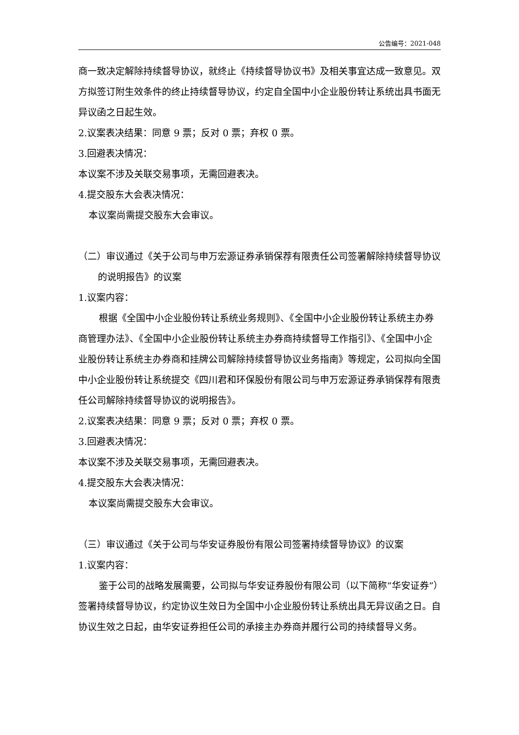公告编号：2021-048
商一致决定解除持续督导协议，就终止《持续督导协议书》及相关事宜达成一致意见。双方拟签订附生效条件的终止持续督导协议，约定自全国中小企业股份转让系统出具书面无异议函之日起生效。
2.议案表决结果：同意 9 票；反对 0 票；弃权 0 票。
3.回避表决情况：
本议案不涉及关联交易事项，无需回避表决。
4.提交股东大会表决情况：
本议案尚需提交股东大会审议。
（二）审议通过《关于公司与申万宏源证券承销保荐有限责任公司签署解除持续督导协议的说明报告》的议案
1.议案内容：
根据《全国中小企业股份转让系统业务规则》、《全国中小企业股份转让系统主办券商管理办法》、《全国中小企业股份转让系统主办券商持续督导工作指引》、《全国中小企业股份转让系统主办券商和挂牌公司解除持续督导协议业务指南》等规定，公司拟向全国中小企业股份转让系统提交《四川君和环保股份有限公司与申万宏源证券承销保荐有限责任公司解除持续督导协议的说明报告》。
2.议案表决结果：同意 9 票；反对 0 票；弃权 0 票。
3.回避表决情况：
本议案不涉及关联交易事项，无需回避表决。
4.提交股东大会表决情况：
本议案尚需提交股东大会审议。
（三）审议通过《关于公司与华安证券股份有限公司签署持续督导协议》的议案
1.议案内容：
鉴于公司的战略发展需要，公司拟与华安证券股份有限公司（以下简称“华安证券”）签署持续督导协议，约定协议生效日为全国中小企业股份转让系统出具无异议函之日。自协议生效之日起，由华安证券担任公司的承接主办券商并履行公司的持续督导义务。